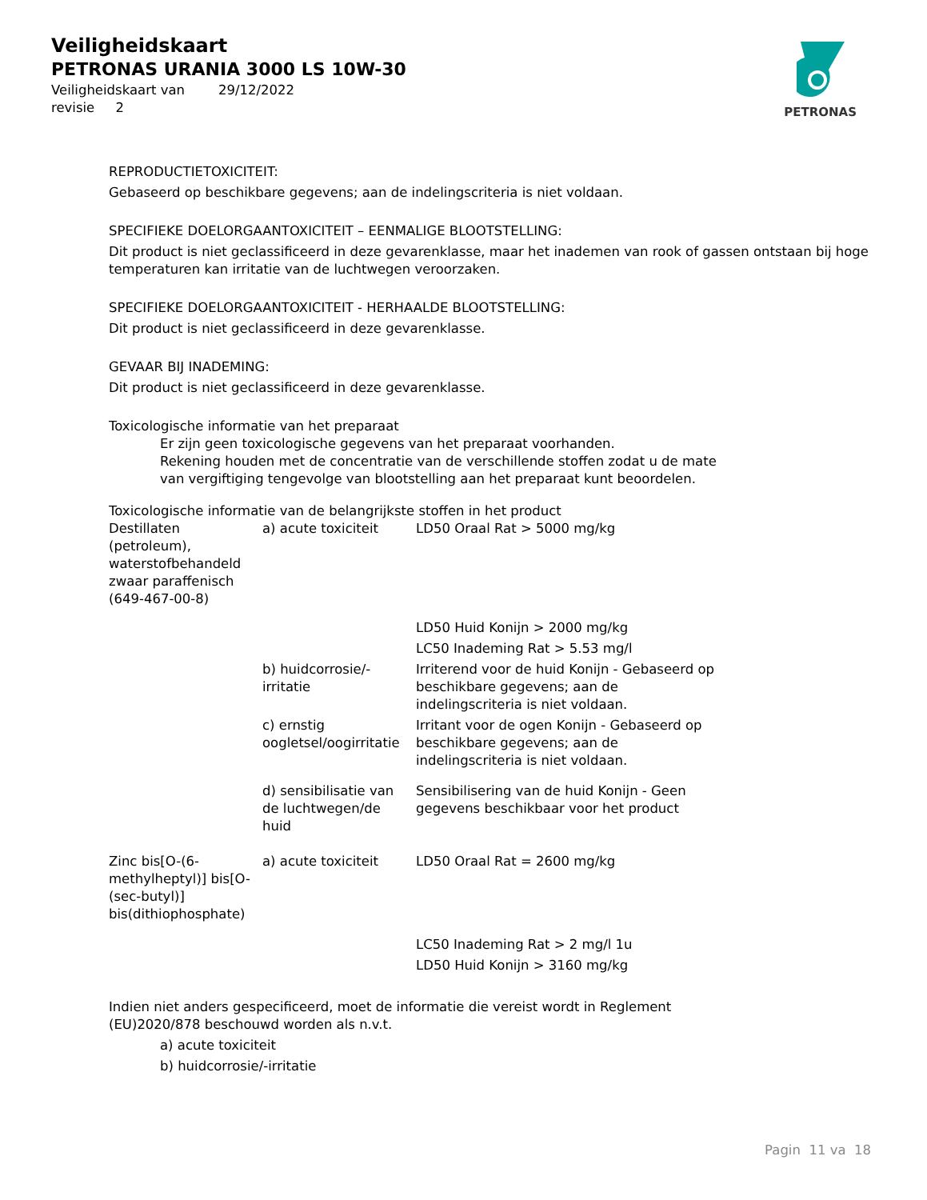Veiligheidskaart
PETRONAS URANIA 3000 LS 10W-30
Veiligheidskaart van 29/12/2022
revisie 2
PETRONAS
REPRODUCTIETOXICITEIT:
Gebaseerd op beschikbare gegevens; aan de indelingscriteria is niet voldaan.
SPECIFIEKE DOELORGAANTOXICITEIT – EENMALIGE BLOOTSTELLING:
Dit product is niet geclassificeerd in deze gevarenklasse, maar het inademen van rook of gassen ontstaan bij hoge temperaturen kan irritatie van de luchtwegen veroorzaken.
SPECIFIEKE DOELORGAANTOXICITEIT - HERHAALDE BLOOTSTELLING:
Dit product is niet geclassificeerd in deze gevarenklasse.
GEVAAR BIJ INADEMING:
Dit product is niet geclassificeerd in deze gevarenklasse.
Toxicologische informatie van het preparaat
Er zijn geen toxicologische gegevens van het preparaat voorhanden.
Rekening houden met de concentratie van de verschillende stoffen zodat u de mate van vergiftiging tengevolge van blootstelling aan het preparaat kunt beoordelen.
Toxicologische informatie van de belangrijkste stoffen in het product
| Destillaten (petroleum), waterstofbehandeld zwaar paraffenisch (649-467-00-8) | a) acute toxiciteit | LD50 Oraal Rat > 5000 mg/kg |
| | | LD50 Huid Konijn > 2000 mg/kg |
| | | LC50 Inademing Rat > 5.53 mg/l |
| | b) huidcorrosie/-irritatie | Irriterend voor de huid Konijn - Gebaseerd op beschikbare gegevens; aan de indelingscriteria is niet voldaan. |
| | c) ernstig oogletsel/oogirritatie | Irritant voor de ogen Konijn - Gebaseerd op beschikbare gegevens; aan de indelingscriteria is niet voldaan. |
| | d) sensibilisatie van de luchtwegen/de huid | Sensibilisering van de huid Konijn - Geen gegevens beschikbaar voor het product |
| Zinc bis[O-(6-methylheptyl)] bis[O-(sec-butyl)] bis(dithiophosphate) | a) acute toxiciteit | LD50 Oraal Rat = 2600 mg/kg |
| | | LC50 Inademing Rat > 2 mg/l 1u |
| | | LD50 Huid Konijn > 3160 mg/kg |
Indien niet anders gespecificeerd, moet de informatie die vereist wordt in Reglement (EU)2020/878 beschouwd worden als n.v.t.
a) acute toxiciteit
b) huidcorrosie/-irritatie
Pagin 11 va 18